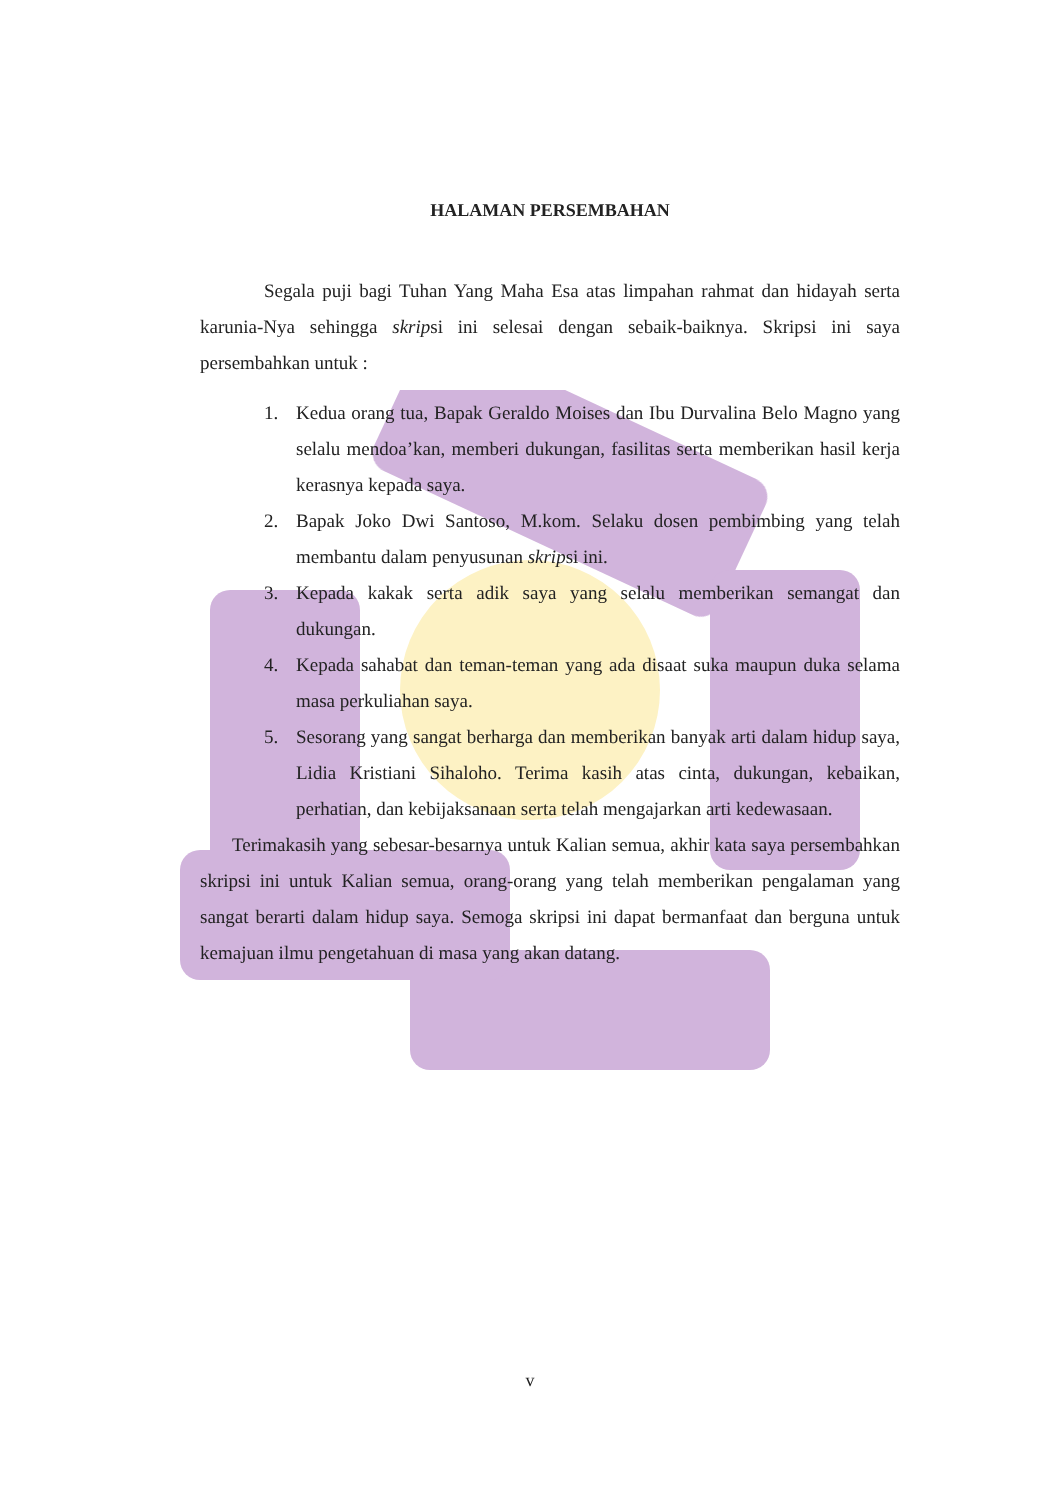HALAMAN PERSEMBAHAN
Segala puji bagi Tuhan Yang Maha Esa atas limpahan rahmat dan hidayah serta karunia-Nya sehingga skripsi ini selesai dengan sebaik-baiknya. Skripsi ini saya persembahkan untuk :
1. Kedua orang tua, Bapak Geraldo Moises dan Ibu Durvalina Belo Magno yang selalu mendoa’kan, memberi dukungan, fasilitas serta memberikan hasil kerja kerasnya kepada saya.
2. Bapak Joko Dwi Santoso, M.kom. Selaku dosen pembimbing yang telah membantu dalam penyusunan skripsi ini.
3. Kepada kakak serta adik saya yang selalu memberikan semangat dan dukungan.
4. Kepada sahabat dan teman-teman yang ada disaat suka maupun duka selama masa perkuliahan saya.
5. Sesorang yang sangat berharga dan memberikan banyak arti dalam hidup saya, Lidia Kristiani Sihaloho. Terima kasih atas cinta, dukungan, kebaikan, perhatian, dan kebijaksanaan serta telah mengajarkan arti kedewasaan.
Terimakasih yang sebesar-besarnya untuk Kalian semua, akhir kata saya persembahkan skripsi ini untuk Kalian semua, orang-orang yang telah memberikan pengalaman yang sangat berarti dalam hidup saya. Semoga skripsi ini dapat bermanfaat dan berguna untuk kemajuan ilmu pengetahuan di masa yang akan datang.
v